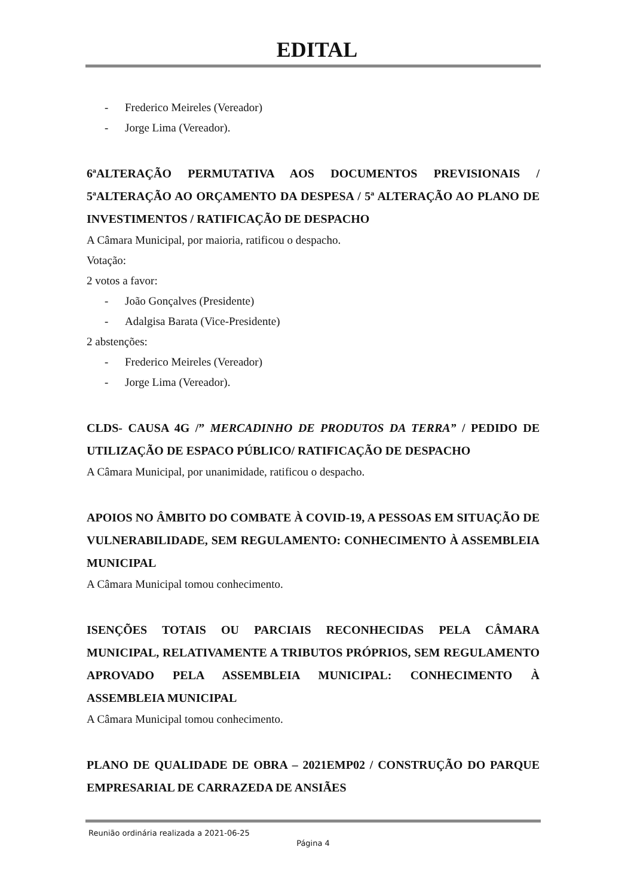EDITAL
- Frederico Meireles (Vereador)
- Jorge Lima (Vereador).
6ªALTERAÇÃO PERMUTATIVA AOS DOCUMENTOS PREVISIONAIS / 5ªALTERAÇÃO AO ORÇAMENTO DA DESPESA / 5ª ALTERAÇÃO AO PLANO DE INVESTIMENTOS / RATIFICAÇÃO DE DESPACHO
A Câmara Municipal, por maioria, ratificou o despacho.
Votação:
2 votos a favor:
- João Gonçalves (Presidente)
- Adalgisa Barata (Vice-Presidente)
2 abstenções:
- Frederico Meireles (Vereador)
- Jorge Lima (Vereador).
CLDS- CAUSA 4G /” MERCADINHO DE PRODUTOS DA TERRA” / PEDIDO DE UTILIZAÇÃO DE ESPACO PÚBLICO/ RATIFICAÇÃO DE DESPACHO
A Câmara Municipal, por unanimidade, ratificou o despacho.
APOIOS NO ÂMBITO DO COMBATE À COVID-19, A PESSOAS EM SITUAÇÃO DE VULNERABILIDADE, SEM REGULAMENTO: CONHECIMENTO À ASSEMBLEIA MUNICIPAL
A Câmara Municipal tomou conhecimento.
ISENÇÕES TOTAIS OU PARCIAIS RECONHECIDAS PELA CÂMARA MUNICIPAL, RELATIVAMENTE A TRIBUTOS PRÓPRIOS, SEM REGULAMENTO APROVADO PELA ASSEMBLEIA MUNICIPAL: CONHECIMENTO À ASSEMBLEIA MUNICIPAL
A Câmara Municipal tomou conhecimento.
PLANO DE QUALIDADE DE OBRA – 2021EMP02 / CONSTRUÇÃO DO PARQUE EMPRESARIAL DE CARRAZEDA DE ANSIÃES
Reunião ordinária realizada a 2021-06-25
Página 4